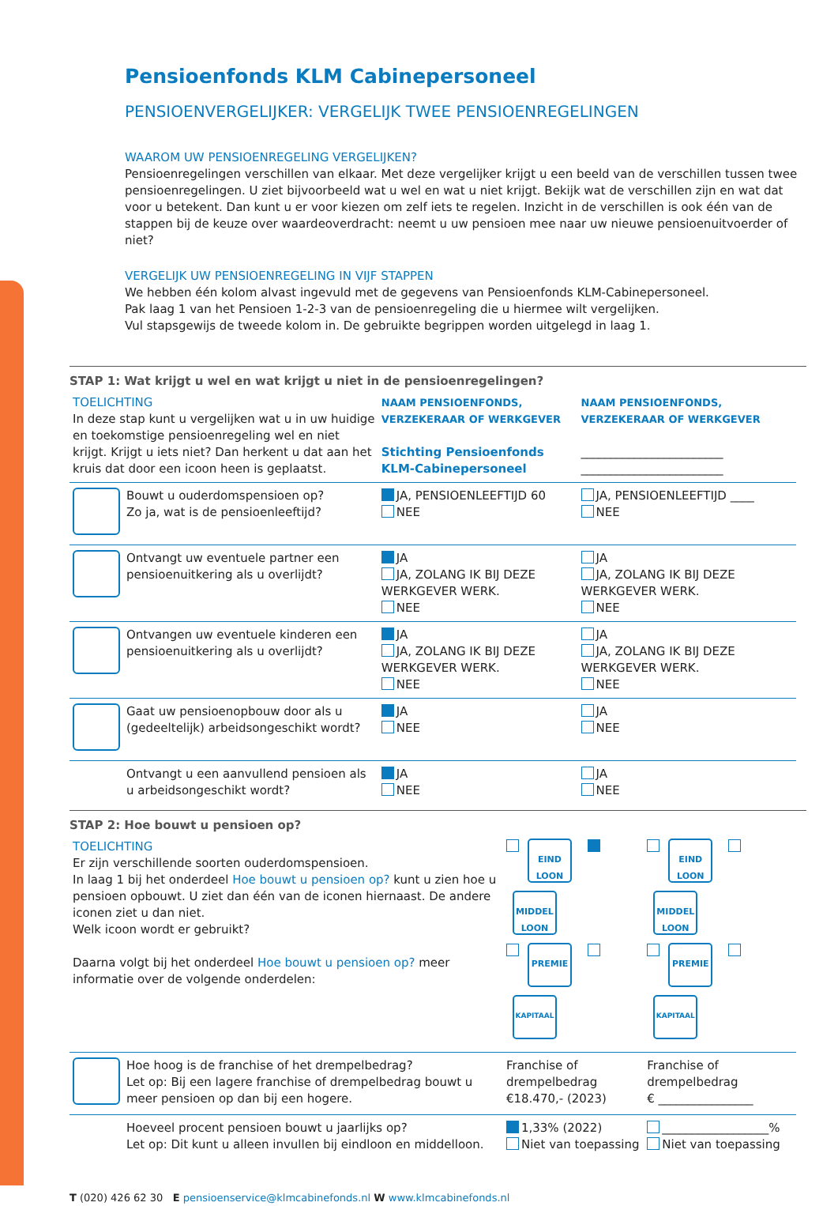Pensioenfonds KLM Cabinepersoneel
PENSIOENVERGELIJKER: VERGELIJK TWEE PENSIOENREGELINGEN
WAAROM UW PENSIOENREGELING VERGELIJKEN?
Pensioenregelingen verschillen van elkaar. Met deze vergelijker krijgt u een beeld van de verschillen tussen twee pensioenregelingen. U ziet bijvoorbeeld wat u wel en wat u niet krijgt. Bekijk wat de verschillen zijn en wat dat voor u betekent. Dan kunt u er voor kiezen om zelf iets te regelen. Inzicht in de verschillen is ook één van de stappen bij de keuze over waardeoverdracht: neemt u uw pensioen mee naar uw nieuwe pensioenuitvoerder of niet?
VERGELIJK UW PENSIOENREGELING IN VIJF STAPPEN
We hebben één kolom alvast ingevuld met de gegevens van Pensioenfonds KLM-Cabinepersoneel.
Pak laag 1 van het Pensioen 1-2-3 van de pensioenregeling die u hiermee wilt vergelijken.
Vul stapsgewijs de tweede kolom in. De gebruikte begrippen worden uitgelegd in laag 1.
STAP 1: Wat krijgt u wel en wat krijgt u niet in de pensioenregelingen?
| TOELICHTING In deze stap kunt u vergelijken wat u in uw huidige en toekomstige pensioenregeling wel en niet krijgt. Krijgt u iets niet? Dan herkent u dat aan het kruis dat door een icoon heen is geplaatst. | | NAAM PENSIOENFONDS, VERZEKERAAR OF WERKGEVER Stichting Pensioenfonds KLM-Cabinepersoneel | NAAM PENSIOENFONDS, VERZEKERAAR OF WERKGEVER ________________________ ________________________ |
| | Bouwt u ouderdomspensioen op? Zo ja, wat is de pensioenleeftijd? | JA, PENSIOENLEEFTIJD 60 NEE | JA, PENSIOENLEEFTIJD ____ NEE |
| | Ontvangt uw eventuele partner een pensioenuitkering als u overlijdt? | JA JA, ZOLANG IK BIJ DEZE WERKGEVER WERK. NEE | JA JA, ZOLANG IK BIJ DEZE WERKGEVER WERK. NEE |
| | Ontvangen uw eventuele kinderen een pensioenuitkering als u overlijdt? | JA JA, ZOLANG IK BIJ DEZE WERKGEVER WERK. NEE | JA JA, ZOLANG IK BIJ DEZE WERKGEVER WERK. NEE |
| | Gaat uw pensioenopbouw door als u (gedeeltelijk) arbeidsongeschikt wordt? | JA NEE | JA NEE |
| | Ontvangt u een aanvullend pensioen als u arbeidsongeschikt wordt? | JA NEE | JA NEE |
STAP 2: Hoe bouwt u pensioen op?
| TOELICHTING Er zijn verschillende soorten ouderdomspensioen. In laag 1 bij het onderdeel Hoe bouwt u pensioen op? kunt u zien hoe u pensioen opbouwt. U ziet dan één van de iconen hiernaast. De andere iconen ziet u dan niet. Welk icoon wordt er gebruikt? Daarna volgt bij het onderdeel Hoe bouwt u pensioen op? meer informatie over de volgende onderdelen: | | EIND LOON MIDDEL LOON PREMIE KAPITAAL | EIND LOON MIDDEL LOON PREMIE KAPITAAL |
| | Hoe hoog is de franchise of het drempelbedrag? Let op: Bij een lagere franchise of drempelbedrag bouwt u meer pensioen op dan bij een hogere. | Franchise of drempelbedrag €18.470,- (2023) | Franchise of drempelbedrag € ________________ |
| | Hoeveel procent pensioen bouwt u jaarlijks op? Let op: Dit kunt u alleen invullen bij eindloon en middelloon. | 1,33% (2022) Niet van toepassing | __________________% Niet van toepassing |
T (020) 426 62 30 E pensioenservice@klmcabinefonds.nl W www.klmcabinefonds.nl